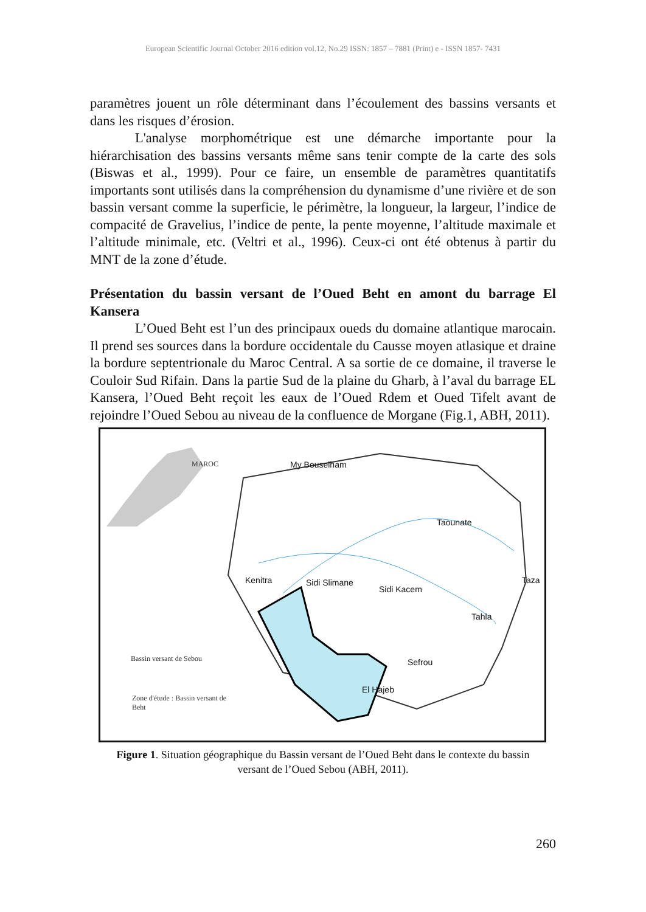European Scientific Journal October 2016 edition vol.12, No.29 ISSN: 1857 – 7881 (Print) e - ISSN 1857- 7431
paramètres jouent un rôle déterminant dans l’écoulement des bassins versants et dans les risques d’érosion.
L'analyse morphométrique est une démarche importante pour la hiérarchisation des bassins versants même sans tenir compte de la carte des sols (Biswas et al., 1999). Pour ce faire, un ensemble de paramètres quantitatifs importants sont utilisés dans la compréhension du dynamisme d’une rivière et de son bassin versant comme la superficie, le périmètre, la longueur, la largeur, l’indice de compacité de Gravelius, l’indice de pente, la pente moyenne, l’altitude maximale et l’altitude minimale, etc. (Veltri et al., 1996). Ceux-ci ont été obtenus à partir du MNT de la zone d’étude.
Présentation du bassin versant de l’Oued Beht en amont du barrage El Kansera
L’Oued Beht est l’un des principaux oueds du domaine atlantique marocain. Il prend ses sources dans la bordure occidentale du Causse moyen atlasique et draine la bordure septentrionale du Maroc Central. A sa sortie de ce domaine, il traverse le Couloir Sud Rifain. Dans la partie Sud de la plaine du Gharb, à l’aval du barrage EL Kansera, l’Oued Beht reçoit les eaux de l’Oued Rdem et Oued Tifelt avant de rejoindre l’Oued Sebou au niveau de la confluence de Morgane (Fig.1, ABH, 2011).
My Bouselham
Taounate
Kenitra Sidi Slimane
Sidi Kacem
Taza
Tahla
Sefrou
El Hajeb
MAROC
Bassin versant de Sebou
Zone d'étude : Bassin versant de
Beht
Figure 1. Situation géographique du Bassin versant de l’Oued Beht dans le contexte du bassin versant de l’Oued Sebou (ABH, 2011).
260